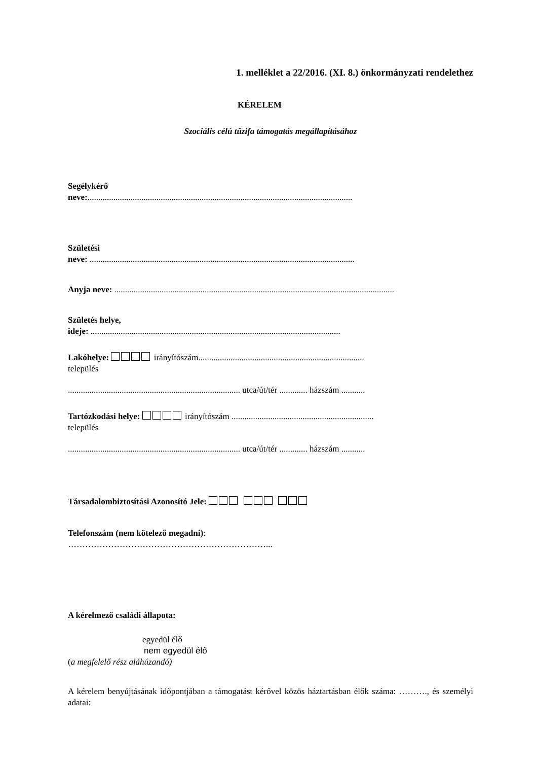1. melléklet a 22/2016. (XI. 8.) önkormányzati rendelethez
KÉRELEM
Szociális célú tűzifa támogatás megállapításához
Segélykérő
neve:...........................................................................................................................
Születési
neve: ...........................................................................................................................
Anyja neve: ..................................................................................................................................
Születés helye,
ideje: ....................................................................................................................
Lakóhelye: irányítószám.............................................................................
település
................................................................................ utca/út/tér ............. házszám ...........
Tartózkodási helye: irányítószám ..................................................................
település
................................................................................ utca/út/tér ............. házszám ...........
Társadalombiztosítási Azonosító Jele:
Telefonszám (nem kötelező megadni):
……………………………………………………………...
A kérelmező családi állapota:
egyedül élő
nem egyedül élő
(a megfelelő rész aláhúzandó)
A kérelem benyújtásának időpontjában a támogatást kérővel közös háztartásban élők száma: ………., és személyi adatai: